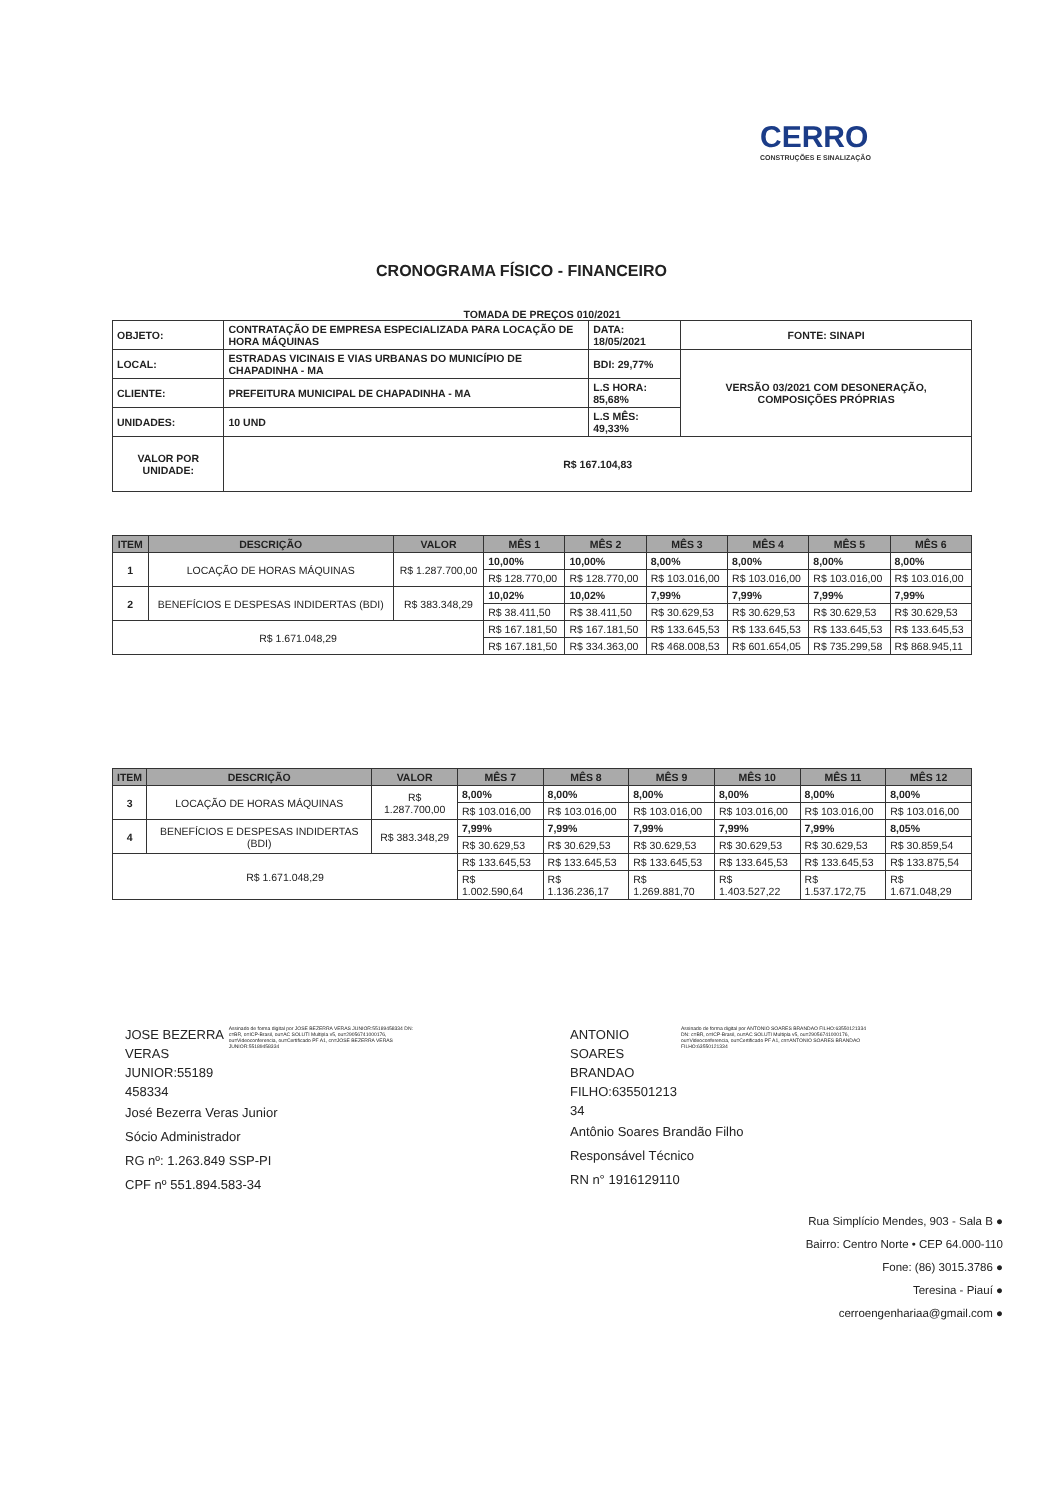CERRO
CONSTRUÇÕES E SINALIZAÇÃO
CRONOGRAMA FÍSICO - FINANCEIRO
TOMADA DE PREÇOS 010/2021
| OBJETO: | CONTRATAÇÃO DE EMPRESA ESPECIALIZADA PARA LOCAÇÃO DE HORA MÁQUINAS | DATA: 18/05/2021 | FONTE: SINAPI |
| LOCAL: | ESTRADAS VICINAIS E VIAS URBANAS DO MUNICÍPIO DE CHAPADINHA - MA | BDI: 29,77% | VERSÃO 03/2021 COM DESONERAÇÃO, COMPOSIÇÕES PRÓPRIAS |
| CLIENTE: | PREFEITURA MUNICIPAL DE CHAPADINHA - MA | L.S HORA: 85,68% | |
| UNIDADES: | 10 UND | L.S MÊS: 49,33% | |
| VALOR POR UNIDADE: | R$ 167.104,83 | | |
| ITEM | DESCRIÇÃO | VALOR | MÊS 1 | MÊS 2 | MÊS 3 | MÊS 4 | MÊS 5 | MÊS 6 |
| --- | --- | --- | --- | --- | --- | --- | --- | --- |
| 1 | LOCAÇÃO DE HORAS MÁQUINAS | R$ 1.287.700,00 | 10,00% | 10,00% | 8,00% | 8,00% | 8,00% | 8,00% |
| | | | R$ 128.770,00 | R$ 128.770,00 | R$ 103.016,00 | R$ 103.016,00 | R$ 103.016,00 | R$ 103.016,00 |
| 2 | BENEFÍCIOS E DESPESAS INDIDERTAS (BDI) | R$ 383.348,29 | 10,02% | 10,02% | 7,99% | 7,99% | 7,99% | 7,99% |
| | | | R$ 38.411,50 | R$ 38.411,50 | R$ 30.629,53 | R$ 30.629,53 | R$ 30.629,53 | R$ 30.629,53 |
| R$ 1.671.048,29 | | | R$ 167.181,50 | R$ 167.181,50 | R$ 133.645,53 | R$ 133.645,53 | R$ 133.645,53 | R$ 133.645,53 |
| | | | R$ 167.181,50 | R$ 334.363,00 | R$ 468.008,53 | R$ 601.654,05 | R$ 735.299,58 | R$ 868.945,11 |
| ITEM | DESCRIÇÃO | VALOR | MÊS 7 | MÊS 8 | MÊS 9 | MÊS 10 | MÊS 11 | MÊS 12 |
| --- | --- | --- | --- | --- | --- | --- | --- | --- |
| 3 | LOCAÇÃO DE HORAS MÁQUINAS | R$ 1.287.700,00 | 8,00% | 8,00% | 8,00% | 8,00% | 8,00% | 8,00% |
| | | | R$ 103.016,00 | R$ 103.016,00 | R$ 103.016,00 | R$ 103.016,00 | R$ 103.016,00 | R$ 103.016,00 |
| 4 | BENEFÍCIOS E DESPESAS INDIDERTAS (BDI) | R$ 383.348,29 | 7,99% | 7,99% | 7,99% | 7,99% | 7,99% | 8,05% |
| | | | R$ 30.629,53 | R$ 30.629,53 | R$ 30.629,53 | R$ 30.629,53 | R$ 30.629,53 | R$ 30.859,54 |
| R$ 1.671.048,29 | | | R$ 133.645,53 | R$ 133.645,53 | R$ 133.645,53 | R$ 133.645,53 | R$ 133.645,53 | R$ 133.875,54 |
| | | | R$ 1.002.590,64 | R$ 1.136.236,17 | R$ 1.269.881,70 | R$ 1.403.527,22 | R$ 1.537.172,75 | R$ 1.671.048,29 |
JOSE BEZERRA VERAS JUNIOR:55189 458334
Assinado de forma digital por JOSE BEZERRA VERAS JUNIOR:55189458334 DN: c=BR, o=ICP-Brasil, ou=AC SOLUTI Multipla v5, ou=29056741000176, ou=Videoconferencia, ou=Certificado PF A1, cn=JOSE BEZERRA VERAS JUNIOR:55189458334
José Bezerra Veras Junior
Sócio Administrador
RG nº: 1.263.849 SSP-PI
CPF nº 551.894.583-34
ANTONIO SOARES BRANDAO FILHO:635501213 34
Assinado de forma digital por ANTONIO SOARES BRANDAO FILHO:63550121334 DN: c=BR, o=ICP-Brasil, ou=AC SOLUTI Multipla v5, ou=29056741000176, ou=Videoconferencia, ou=Certificado PF A1, cn=ANTONIO SOARES BRANDAO FILHO:63550121334
Antônio Soares Brandão Filho
Responsável Técnico
RN n° 1916129110
Rua Simplício Mendes, 903 - Sala B ●
Bairro: Centro Norte • CEP 64.000-110
Fone: (86) 3015.3786 ●
Teresina - Piauí ●
cerroengenhariaa@gmail.com ●